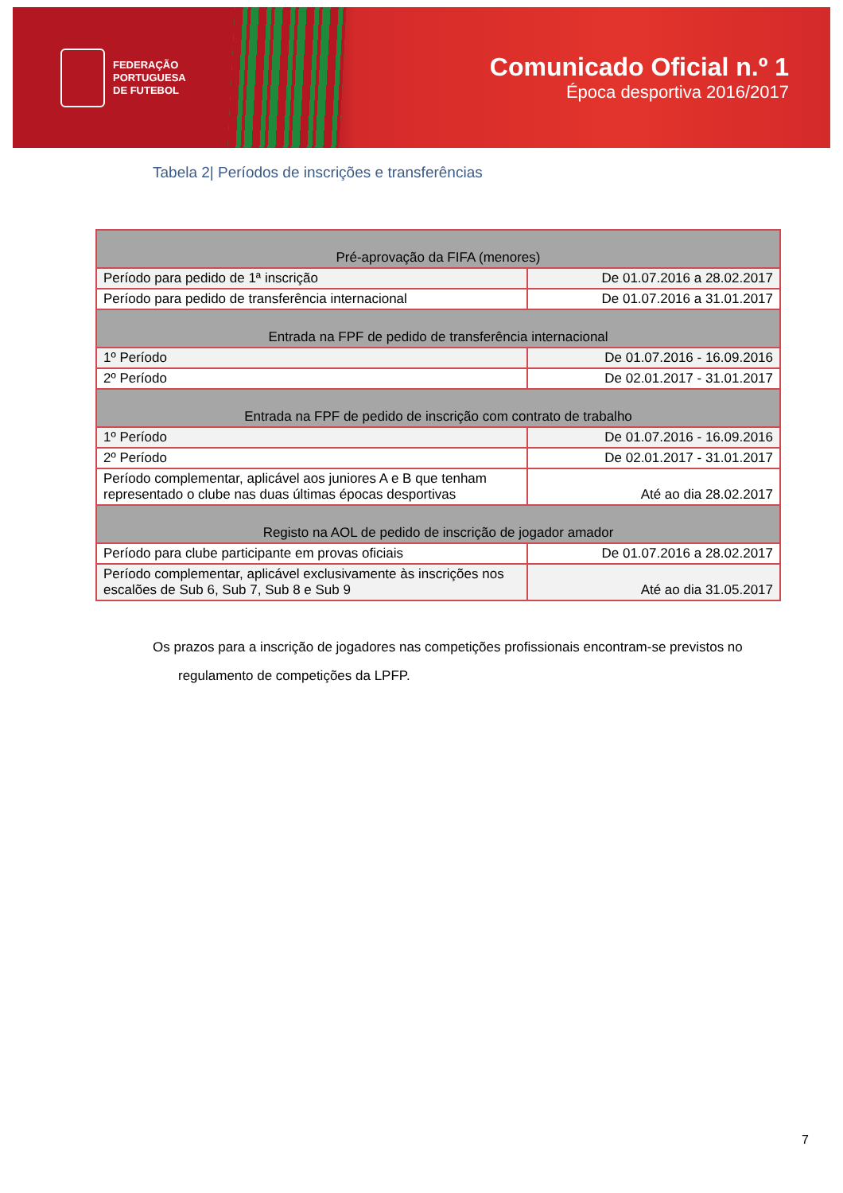FEDERAÇÃO
PORTUGUESA
DE FUTEBOL
Comunicado Oficial n.º 1
Época desportiva 2016/2017
Tabela 2| Períodos de inscrições e transferências
| Pré-aprovação da FIFA (menores) | |
| --- | --- |
| Período para pedido de 1ª inscrição | De 01.07.2016 a 28.02.2017 |
| Período para pedido de transferência internacional | De 01.07.2016 a 31.01.2017 |
| Entrada na FPF de pedido de transferência internacional | |
| 1º Período | De 01.07.2016 - 16.09.2016 |
| 2º Período | De 02.01.2017 - 31.01.2017 |
| Entrada na FPF de pedido de inscrição com contrato de trabalho | |
| 1º Período | De 01.07.2016 - 16.09.2016 |
| 2º Período | De 02.01.2017 - 31.01.2017 |
| Período complementar, aplicável aos juniores A e B que tenham representado o clube nas duas últimas épocas desportivas | Até ao dia 28.02.2017 |
| Registo na AOL de pedido de inscrição de jogador amador | |
| Período para clube participante em provas oficiais | De 01.07.2016 a 28.02.2017 |
| Período complementar, aplicável exclusivamente às inscrições nos escalões de Sub 6, Sub 7, Sub 8 e Sub 9 | Até ao dia 31.05.2017 |
Os prazos para a inscrição de jogadores nas competições profissionais encontram-se previstos no
regulamento de competições da LPFP.
7